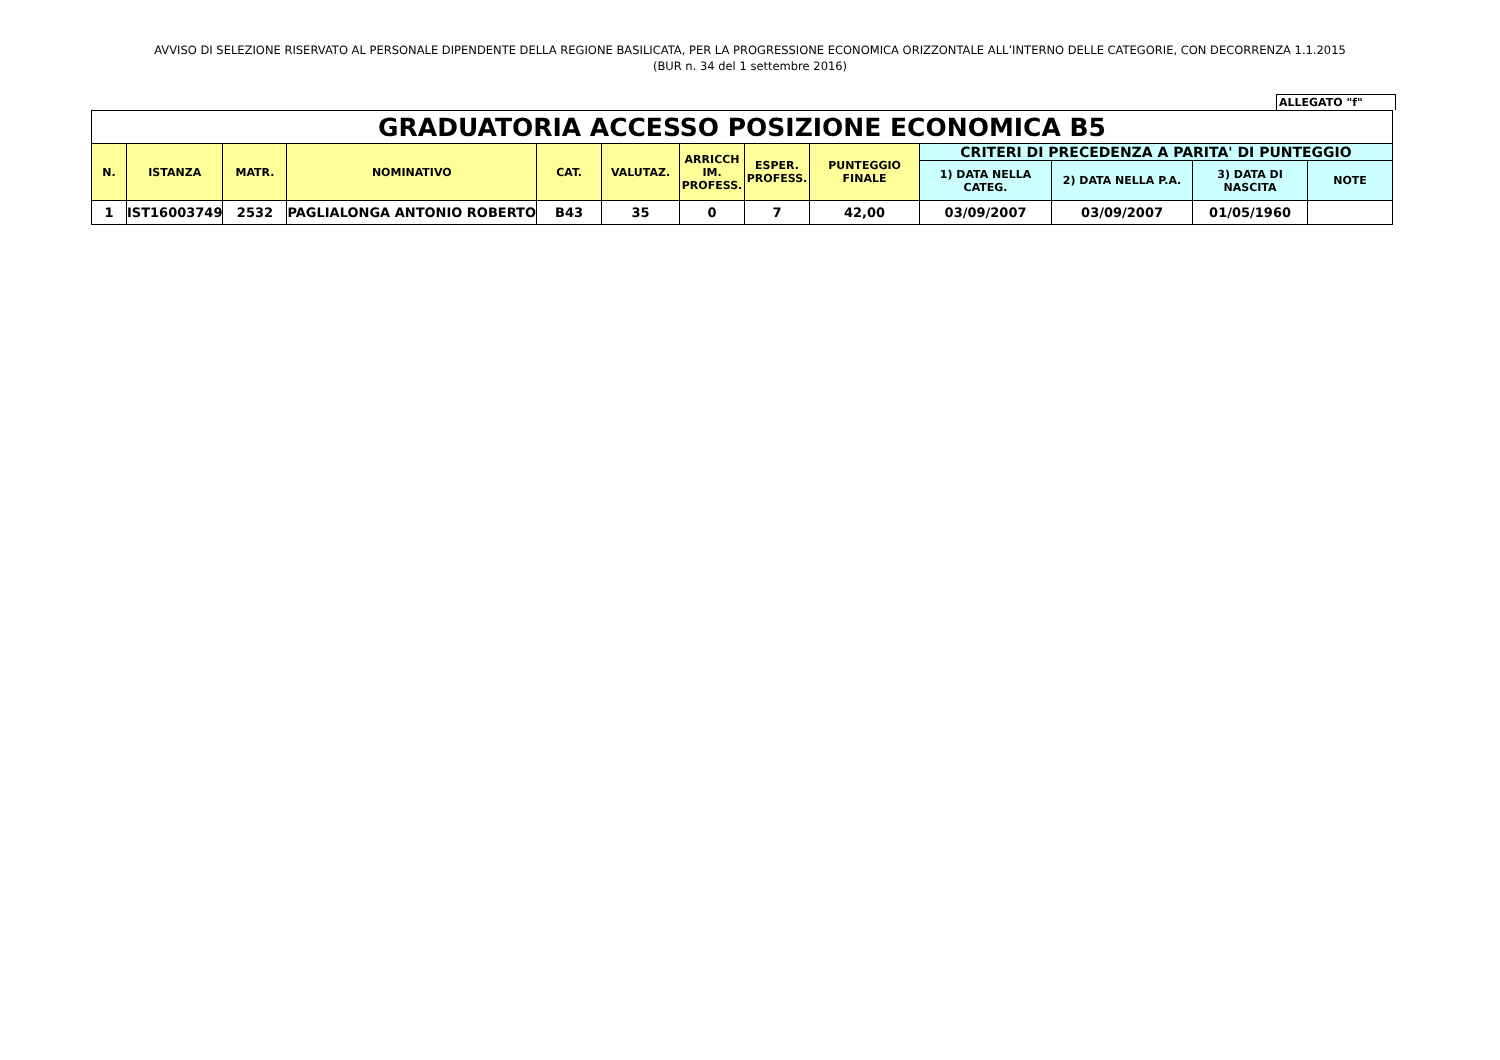AVVISO DI SELEZIONE RISERVATO AL PERSONALE DIPENDENTE DELLA REGIONE BASILICATA, PER LA PROGRESSIONE ECONOMICA ORIZZONTALE ALL’INTERNO DELLE CATEGORIE, CON DECORRENZA 1.1.2015
(BUR n. 34 del 1 settembre 2016)
ALLEGATO "f"
| GRADUATORIA ACCESSO POSIZIONE ECONOMICA B5 | | | | | | | | | | | | |
| N. | ISTANZA | MATR. | NOMINATIVO | CAT. | VALUTAZ. | ARRICCH IM. PROFESS. | ESPER. PROFESS. | PUNTEGGIO FINALE | CRITERI DI PRECEDENZA A PARITA' DI PUNTEGGIO | | | |
| | | | | | | | | | 1) DATA NELLA CATEG. | 2) DATA NELLA P.A. | 3) DATA DI NASCITA | NOTE |
| 1 | IST16003749 | 2532 | PAGLIALONGA ANTONIO ROBERTO | B43 | 35 | 0 | 7 | 42,00 | 03/09/2007 | 03/09/2007 | 01/05/1960 | |